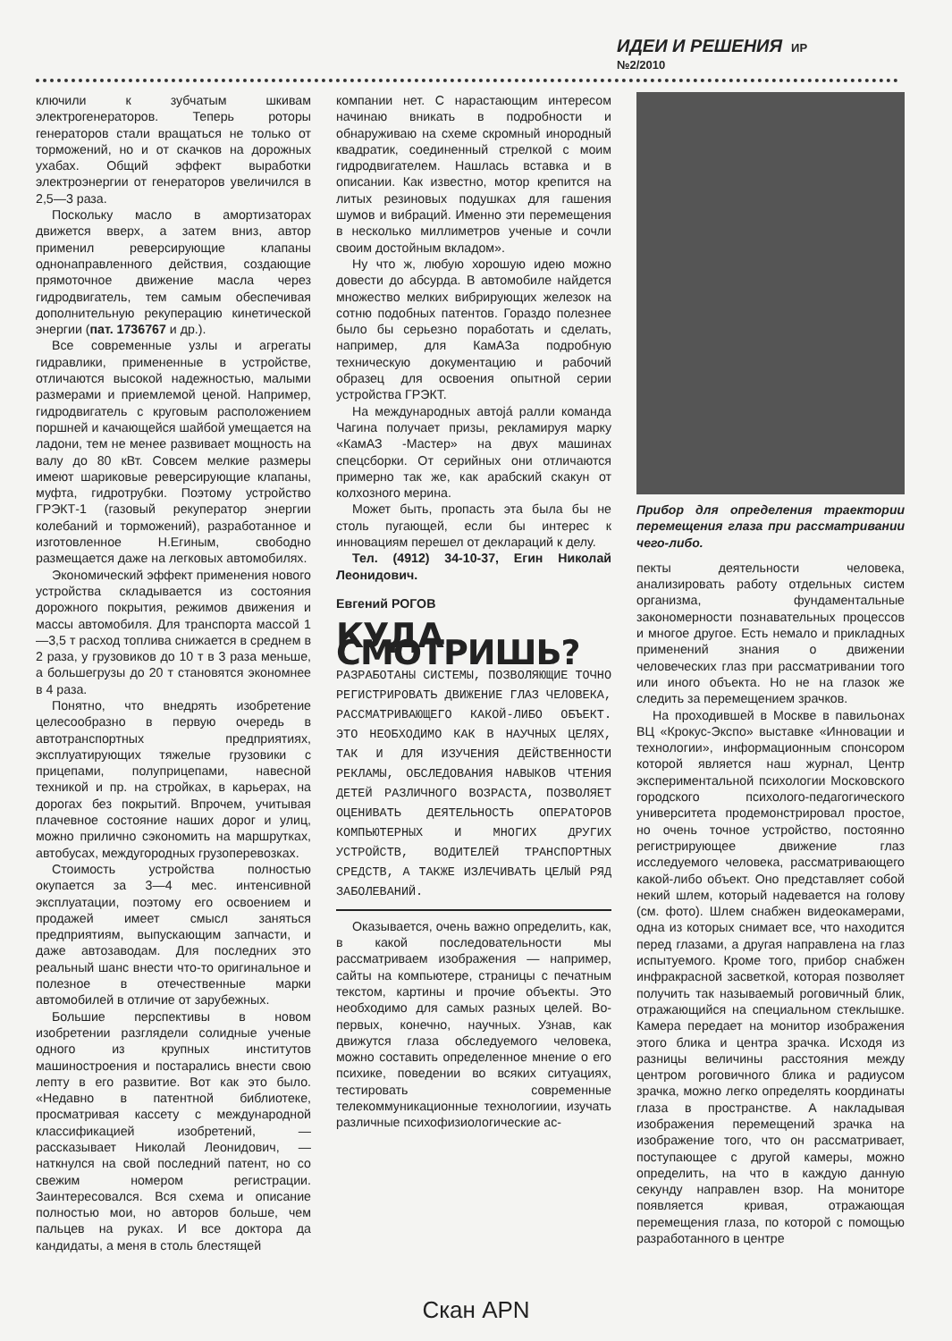ИДЕИ И РЕШЕНИЯ ИР №2/2010
ключили к зубчатым шкивам электрогенераторов. Теперь роторы генераторов стали вращаться не только от торможений, но и от скачков на дорожных ухабах. Общий эффект выработки электроэнергии от генераторов увеличился в 2,5—3 раза.
Поскольку масло в амортизаторах движется вверх, а затем вниз, автор применил реверсирующие клапаны однонаправленного действия, создающие прямоточное движение масла через гидродвигатель, тем самым обеспечивая дополнительную рекуперацию кинетической энергии (пат. 1736767 и др.).
Все современные узлы и агрегаты гидравлики, примененные в устройстве, отличаются высокой надежностью, малыми размерами и приемлемой ценой. Например, гидродвигатель с круговым расположением поршней и качающейся шайбой умещается на ладони, тем не менее развивает мощность на валу до 80 кВт. Совсем мелкие размеры имеют шариковые реверсирующие клапаны, муфта, гидротрубки. Поэтому устройство ГРЭКТ-1 (газовый рекуператор энергии колебаний и торможений), разработанное и изготовленное Н.Егиным, свободно размещается даже на легковых автомобилях.
Экономический эффект применения нового устройства складывается из состояния дорожного покрытия, режимов движения и массы автомобиля. Для транспорта массой 1—3,5 т расход топлива снижается в среднем в 2 раза, у грузовиков до 10 т в 3 раза меньше, а большегрузы до 20 т становятся экономнее в 4 раза.
Понятно, что внедрять изобретение целесообразно в первую очередь в автотранспортных предприятиях, эксплуатирующих тяжелые грузовики с прицепами, полуприцепами, навесной техникой и пр. на стройках, в карьерах, на дорогах без покрытий. Впрочем, учитывая плачевное состояние наших дорог и улиц, можно прилично сэкономить на маршрутках, автобусах, междугородных грузоперевозках.
Стоимость устройства полностью окупается за 3—4 мес. интенсивной эксплуатации, поэтому его освоением и продажей имеет смысл заняться предприятиям, выпускающим запчасти, и даже автозаводам. Для последних это реальный шанс внести что-то оригинальное и полезное в отечественные марки автомобилей в отличие от зарубежных.
Большие перспективы в новом изобретении разглядели солидные ученые одного из крупных институтов машиностроения и постарались внести свою лепту в его развитие. Вот как это было. «Недавно в патентной библиотеке, просматривая кассету с международной классификацией изобретений, — рассказывает Николай Леонидович, — наткнулся на свой последний патент, но со свежим номером регистрации. Заинтересовался. Вся схема и описание полностью мои, но авторов больше, чем пальцев на руках. И все доктора да кандидаты, а меня в столь блестящей
компании нет. С нарастающим интересом начинаю вникать в подробности и обнаруживаю на схеме скромный инородный квадратик, соединенный стрелкой с моим гидродвигателем. Нашлась вставка и в описании. Как известно, мотор крепится на литых резиновых подушках для гашения шумов и вибраций. Именно эти перемещения в несколько миллиметров ученые и сочли своим достойным вкладом».
Ну что ж, любую хорошую идею можно довести до абсурда. В автомобиле найдется множество мелких вибрирующих железок на сотню подобных патентов. Гораздо полезнее было бы серьезно поработать и сделать, например, для КамАЗа подробную техническую документацию и рабочий образец для освоения опытной серии устройства ГРЭКТ.
На международных автоjá ралли команда Чагина получает призы, рекламируя марку «КамАЗ -Мастер» на двух машинах спецсборки. От серийных они отличаются примерно так же, как арабский скакун от колхозного мерина.
Может быть, пропасть эта была бы не столь пугающей, если бы интерес к инновациям перешел от деклараций к делу.
Тел. (4912) 34-10-37, Егин Николай Леонидович.
Евгений РОГОВ
КУДА СМОТРИШЬ?
РАЗРАБОТАНЫ СИСТЕМЫ, ПОЗВОЛЯЮЩИЕ ТОЧНО РЕГИСТРИРОВАТЬ ДВИЖЕНИЕ ГЛАЗ ЧЕЛОВЕКА, РАССМАТРИВАЮЩЕГО КАКОЙ-ЛИБО ОБЪЕКТ. ЭТО НЕОБХОДИМО КАК В НАУЧНЫХ ЦЕЛЯХ, ТАК И ДЛЯ ИЗУЧЕНИЯ ДЕЙСТВЕННОСТИ РЕКЛАМЫ, ОБСЛЕДОВАНИЯ НАВЫКОВ ЧТЕНИЯ ДЕТЕЙ РАЗЛИЧНОГО ВОЗРАСТА, ПОЗВОЛЯЕТ ОЦЕНИВАТЬ ДЕЯТЕЛЬНОСТЬ ОПЕРАТОРОВ КОМПЬЮТЕРНЫХ И МНОГИХ ДРУГИХ УСТРОЙСТВ, ВОДИТЕЛЕЙ ТРАНСПОРТНЫХ СРЕДСТВ, А ТАКЖЕ ИЗЛЕЧИВАТЬ ЦЕЛЫЙ РЯД ЗАБОЛЕВАНИЙ.
Оказывается, очень важно определить, как, в какой последовательности мы рассматриваем изображения — например, сайты на компьютере, страницы с печатным текстом, картины и прочие объекты. Это необходимо для самых разных целей. Во-первых, конечно, научных. Узнав, как движутся глаза обследуемого человека, можно составить определенное мнение о его психике, поведении во всяких ситуациях, тестировать современные телекоммуникационные технологиии, изучать различные психофизиологические ас-
Прибор для определения траектории перемещения глаза при рассматривании чего-либо.
пекты деятельности человека, анализировать работу отдельных систем организма, фундаментальные закономерности познавательных процессов и многое другое. Есть немало и прикладных применений знания о движении человеческих глаз при рассматривании того или иного объекта. Но не на глазок же следить за перемещением зрачков.
На проходившей в Москве в павильонах ВЦ «Крокус-Экспо» выставке «Инновации и технологии», информационным спонсором которой является наш журнал, Центр экспериментальной психологии Московского городского психолого-педагогического университета продемонстрировал простое, но очень точное устройство, постоянно регистрирующее движение глаз исследуемого человека, рассматривающего какой-либо объект. Оно представляет собой некий шлем, который надевается на голову (см. фото). Шлем снабжен видеокамерами, одна из которых снимает все, что находится перед глазами, а другая направлена на глаз испытуемого. Кроме того, прибор снабжен инфракрасной засветкой, которая позволяет получить так называемый роговичный блик, отражающийся на специальном стеклышке. Камера передает на монитор изображения этого блика и центра зрачка. Исходя из разницы величины расстояния между центром роговичного блика и радиусом зрачка, можно легко определять координаты глаза в пространстве. А накладывая изображения перемещений зрачка на изображение того, что он рассматривает, поступающее с другой камеры, можно определить, на что в каждую данную секунду направлен взор. На мониторе появляется кривая, отражающая перемещения глаза, по которой с помощью разработанного в центре
Скан APN